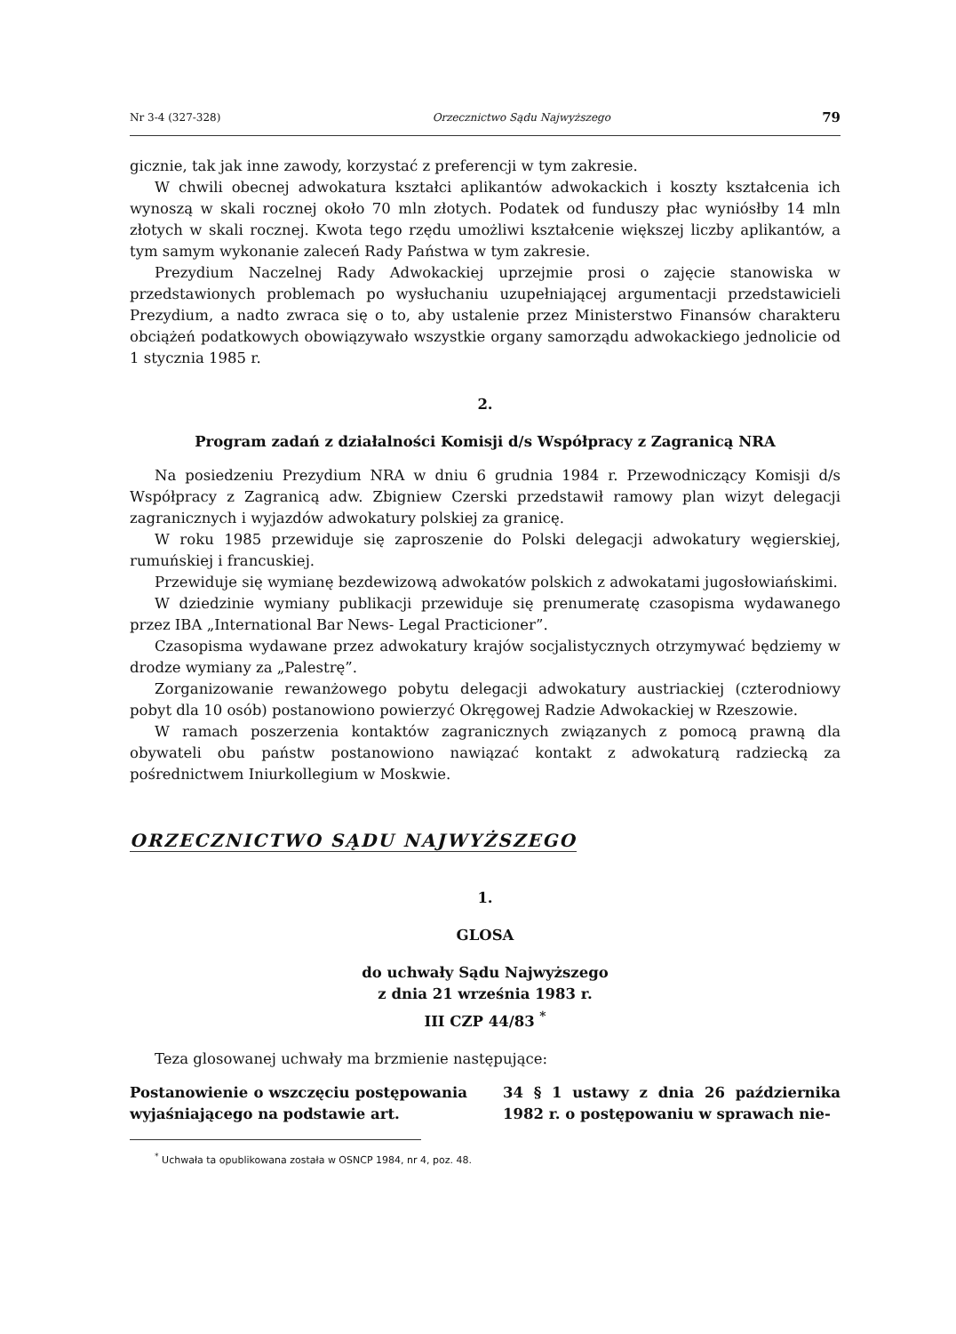Nr 3-4 (327-328) Orzecznictwo Sądu Najwyższego 79
gicznie, tak jak inne zawody, korzystać z preferencji w tym zakresie.
W chwili obecnej adwokatura kształci aplikantów adwokackich i koszty kształcenia ich wynoszą w skali rocznej około 70 mln złotych. Podatek od funduszy płac wyniósłby 14 mln złotych w skali rocznej. Kwota tego rzędu umożliwi kształcenie większej liczby aplikantów, a tym samym wykonanie zaleceń Rady Państwa w tym zakresie.
Prezydium Naczelnej Rady Adwokackiej uprzejmie prosi o zajęcie stanowiska w przedstawionych problemach po wysłuchaniu uzupełniającej argumentacji przedstawicieli Prezydium, a nadto zwraca się o to, aby ustalenie przez Ministerstwo Finansów charakteru obciążeń podatkowych obowiązywało wszystkie organy samorządu adwokackiego jednolicie od 1 stycznia 1985 r.
2.
Program zadań z działalności Komisji d/s Współpracy z Zagranicą NRA
Na posiedzeniu Prezydium NRA w dniu 6 grudnia 1984 r. Przewodniczący Komisji d/s Współpracy z Zagranicą adw. Zbigniew Czerski przedstawił ramowy plan wizyt delegacji zagranicznych i wyjazdów adwokatury polskiej za granicę.
W roku 1985 przewiduje się zaproszenie do Polski delegacji adwokatury węgierskiej, rumuńskiej i francuskiej.
Przewiduje się wymianę bezdewizową adwokatów polskich z adwokatami jugosłowiańskimi.
W dziedzinie wymiany publikacji przewiduje się prenumeratę czasopisma wydawanego przez IBA „International Bar News- Legal Practicioner”.
Czasopisma wydawane przez adwokatury krajów socjalistycznych otrzymywać będziemy w drodze wymiany za „Palestrę”.
Zorganizowanie rewanżowego pobytu delegacji adwokatury austriackiej (czterodniowy pobyt dla 10 osób) postanowiono powierzyć Okręgowej Radzie Adwokackiej w Rzeszowie.
W ramach poszerzenia kontaktów zagranicznych związanych z pomocą prawną dla obywateli obu państw postanowiono nawiązać kontakt z adwokaturą radziecką za pośrednictwem Iniurkollegium w Moskwie.
ORZECZNICTWO SĄDU NAJWYŻSZEGO
1.
GLOSA
do uchwały Sądu Najwyższego
z dnia 21 września 1983 r.
III CZP 44/83 <sup>*</sup>
Teza glosowanej uchwały ma brzmienie następujące:
Postanowienie o wszczęciu postępowania wyjaśniającego na podstawie art.
34 § 1 ustawy z dnia 26 października 1982 r. o postępowaniu w sprawach nie-
<sup>*</sup> Uchwała ta opublikowana została w OSNCP 1984, nr 4, poz. 48.